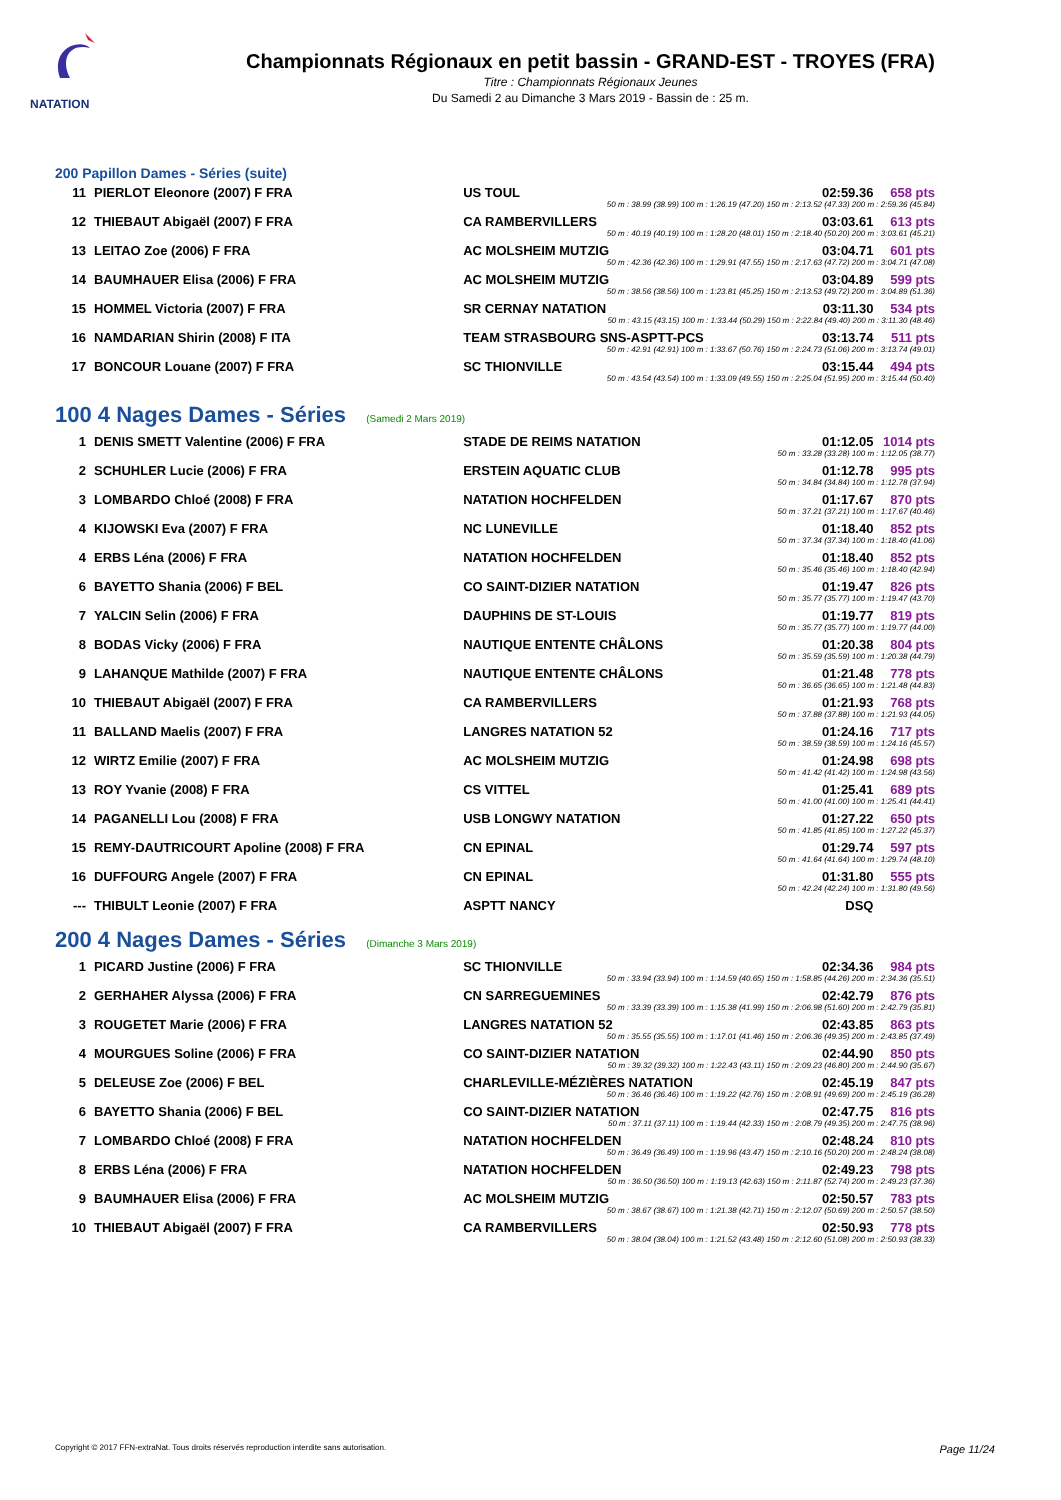NATATION
Championnats Régionaux en petit bassin - GRAND-EST - TROYES (FRA)
Titre : Championnats Régionaux Jeunes
Du Samedi 2 au Dimanche 3 Mars 2019 - Bassin de : 25 m.
200 Papillon Dames - Séries (suite)
| 11 | PIERLOT Eleonore (2007) F FRA | US TOUL | 02:59.36 | 658 pts |
| 50 m : 38.99 (38.99) 100 m : 1:26.19 (47.20) 150 m : 2:13.52 (47.33) 200 m : 2:59.36 (45.84) | | | | |
| 12 | THIEBAUT Abigaël (2007) F FRA | CA RAMBERVILLERS | 03:03.61 | 613 pts |
| 50 m : 40.19 (40.19) 100 m : 1:28.20 (48.01) 150 m : 2:18.40 (50.20) 200 m : 3:03.61 (45.21) | | | | |
| 13 | LEITAO Zoe (2006) F FRA | AC MOLSHEIM MUTZIG | 03:04.71 | 601 pts |
| 50 m : 42.36 (42.36) 100 m : 1:29.91 (47.55) 150 m : 2:17.63 (47.72) 200 m : 3:04.71 (47.08) | | | | |
| 14 | BAUMHAUER Elisa (2006) F FRA | AC MOLSHEIM MUTZIG | 03:04.89 | 599 pts |
| 50 m : 38.56 (38.56) 100 m : 1:23.81 (45.25) 150 m : 2:13.53 (49.72) 200 m : 3:04.89 (51.36) | | | | |
| 15 | HOMMEL Victoria (2007) F FRA | SR CERNAY NATATION | 03:11.30 | 534 pts |
| 50 m : 43.15 (43.15) 100 m : 1:33.44 (50.29) 150 m : 2:22.84 (49.40) 200 m : 3:11.30 (48.46) | | | | |
| 16 | NAMDARIAN Shirin (2008) F ITA | TEAM STRASBOURG SNS-ASPTT-PCS | 03:13.74 | 511 pts |
| 50 m : 42.91 (42.91) 100 m : 1:33.67 (50.76) 150 m : 2:24.73 (51.06) 200 m : 3:13.74 (49.01) | | | | |
| 17 | BONCOUR Louane (2007) F FRA | SC THIONVILLE | 03:15.44 | 494 pts |
| 50 m : 43.54 (43.54) 100 m : 1:33.09 (49.55) 150 m : 2:25.04 (51.95) 200 m : 3:15.44 (50.40) | | | | |
100 4 Nages Dames - Séries (Samedi 2 Mars 2019)
| 1 | DENIS SMETT Valentine (2006) F FRA | STADE DE REIMS NATATION | 01:12.05 | 1014 pts |
| 50 m : 33.28 (33.28) 100 m : 1:12.05 (38.77) | | | | |
| 2 | SCHUHLER Lucie (2006) F FRA | ERSTEIN AQUATIC CLUB | 01:12.78 | 995 pts |
| 50 m : 34.84 (34.84) 100 m : 1:12.78 (37.94) | | | | |
| 3 | LOMBARDO Chloé (2008) F FRA | NATATION HOCHFELDEN | 01:17.67 | 870 pts |
| 50 m : 37.21 (37.21) 100 m : 1:17.67 (40.46) | | | | |
| 4 | KIJOWSKI Eva (2007) F FRA | NC LUNEVILLE | 01:18.40 | 852 pts |
| 50 m : 37.34 (37.34) 100 m : 1:18.40 (41.06) | | | | |
| 4 | ERBS Léna (2006) F FRA | NATATION HOCHFELDEN | 01:18.40 | 852 pts |
| 50 m : 35.46 (35.46) 100 m : 1:18.40 (42.94) | | | | |
| 6 | BAYETTO Shania (2006) F BEL | CO SAINT-DIZIER NATATION | 01:19.47 | 826 pts |
| 50 m : 35.77 (35.77) 100 m : 1:19.47 (43.70) | | | | |
| 7 | YALCIN Selin (2006) F FRA | DAUPHINS DE ST-LOUIS | 01:19.77 | 819 pts |
| 50 m : 35.77 (35.77) 100 m : 1:19.77 (44.00) | | | | |
| 8 | BODAS Vicky (2006) F FRA | NAUTIQUE ENTENTE CHÂLONS | 01:20.38 | 804 pts |
| 50 m : 35.59 (35.59) 100 m : 1:20.38 (44.79) | | | | |
| 9 | LAHANQUE Mathilde (2007) F FRA | NAUTIQUE ENTENTE CHÂLONS | 01:21.48 | 778 pts |
| 50 m : 36.65 (36.65) 100 m : 1:21.48 (44.83) | | | | |
| 10 | THIEBAUT Abigaël (2007) F FRA | CA RAMBERVILLERS | 01:21.93 | 768 pts |
| 50 m : 37.88 (37.88) 100 m : 1:21.93 (44.05) | | | | |
| 11 | BALLAND Maelis (2007) F FRA | LANGRES NATATION 52 | 01:24.16 | 717 pts |
| 50 m : 38.59 (38.59) 100 m : 1:24.16 (45.57) | | | | |
| 12 | WIRTZ Emilie (2007) F FRA | AC MOLSHEIM MUTZIG | 01:24.98 | 698 pts |
| 50 m : 41.42 (41.42) 100 m : 1:24.98 (43.56) | | | | |
| 13 | ROY Yvanie (2008) F FRA | CS VITTEL | 01:25.41 | 689 pts |
| 50 m : 41.00 (41.00) 100 m : 1:25.41 (44.41) | | | | |
| 14 | PAGANELLI Lou (2008) F FRA | USB LONGWY NATATION | 01:27.22 | 650 pts |
| 50 m : 41.85 (41.85) 100 m : 1:27.22 (45.37) | | | | |
| 15 | REMY-DAUTRICOURT Apoline (2008) F FRA | CN EPINAL | 01:29.74 | 597 pts |
| 50 m : 41.64 (41.64) 100 m : 1:29.74 (48.10) | | | | |
| 16 | DUFFOURG Angele (2007) F FRA | CN EPINAL | 01:31.80 | 555 pts |
| 50 m : 42.24 (42.24) 100 m : 1:31.80 (49.56) | | | | |
| --- | THIBULT Leonie (2007) F FRA | ASPTT NANCY | DSQ | |
200 4 Nages Dames - Séries (Dimanche 3 Mars 2019)
| 1 | PICARD Justine (2006) F FRA | SC THIONVILLE | 02:34.36 | 984 pts |
| 50 m : 33.94 (33.94) 100 m : 1:14.59 (40.65) 150 m : 1:58.85 (44.26) 200 m : 2:34.36 (35.51) | | | | |
| 2 | GERHAHER Alyssa (2006) F FRA | CN SARREGUEMINES | 02:42.79 | 876 pts |
| 50 m : 33.39 (33.39) 100 m : 1:15.38 (41.99) 150 m : 2:06.98 (51.60) 200 m : 2:42.79 (35.81) | | | | |
| 3 | ROUGETET Marie (2006) F FRA | LANGRES NATATION 52 | 02:43.85 | 863 pts |
| 50 m : 35.55 (35.55) 100 m : 1:17.01 (41.46) 150 m : 2:06.36 (49.35) 200 m : 2:43.85 (37.49) | | | | |
| 4 | MOURGUES Soline (2006) F FRA | CO SAINT-DIZIER NATATION | 02:44.90 | 850 pts |
| 50 m : 39.32 (39.32) 100 m : 1:22.43 (43.11) 150 m : 2:09.23 (46.80) 200 m : 2:44.90 (35.67) | | | | |
| 5 | DELEUSE Zoe (2006) F BEL | CHARLEVILLE-MÉZIÈRES NATATION | 02:45.19 | 847 pts |
| 50 m : 36.46 (36.46) 100 m : 1:19.22 (42.76) 150 m : 2:08.91 (49.69) 200 m : 2:45.19 (36.28) | | | | |
| 6 | BAYETTO Shania (2006) F BEL | CO SAINT-DIZIER NATATION | 02:47.75 | 816 pts |
| 50 m : 37.11 (37.11) 100 m : 1:19.44 (42.33) 150 m : 2:08.79 (49.35) 200 m : 2:47.75 (38.96) | | | | |
| 7 | LOMBARDO Chloé (2008) F FRA | NATATION HOCHFELDEN | 02:48.24 | 810 pts |
| 50 m : 36.49 (36.49) 100 m : 1:19.96 (43.47) 150 m : 2:10.16 (50.20) 200 m : 2:48.24 (38.08) | | | | |
| 8 | ERBS Léna (2006) F FRA | NATATION HOCHFELDEN | 02:49.23 | 798 pts |
| 50 m : 36.50 (36.50) 100 m : 1:19.13 (42.63) 150 m : 2:11.87 (52.74) 200 m : 2:49.23 (37.36) | | | | |
| 9 | BAUMHAUER Elisa (2006) F FRA | AC MOLSHEIM MUTZIG | 02:50.57 | 783 pts |
| 50 m : 38.67 (38.67) 100 m : 1:21.38 (42.71) 150 m : 2:12.07 (50.69) 200 m : 2:50.57 (38.50) | | | | |
| 10 | THIEBAUT Abigaël (2007) F FRA | CA RAMBERVILLERS | 02:50.93 | 778 pts |
| 50 m : 38.04 (38.04) 100 m : 1:21.52 (43.48) 150 m : 2:12.60 (51.08) 200 m : 2:50.93 (38.33) | | | | |
Copyright © 2017 FFN-extraNat. Tous droits réservés reproduction interdite sans autorisation. Page 11/24